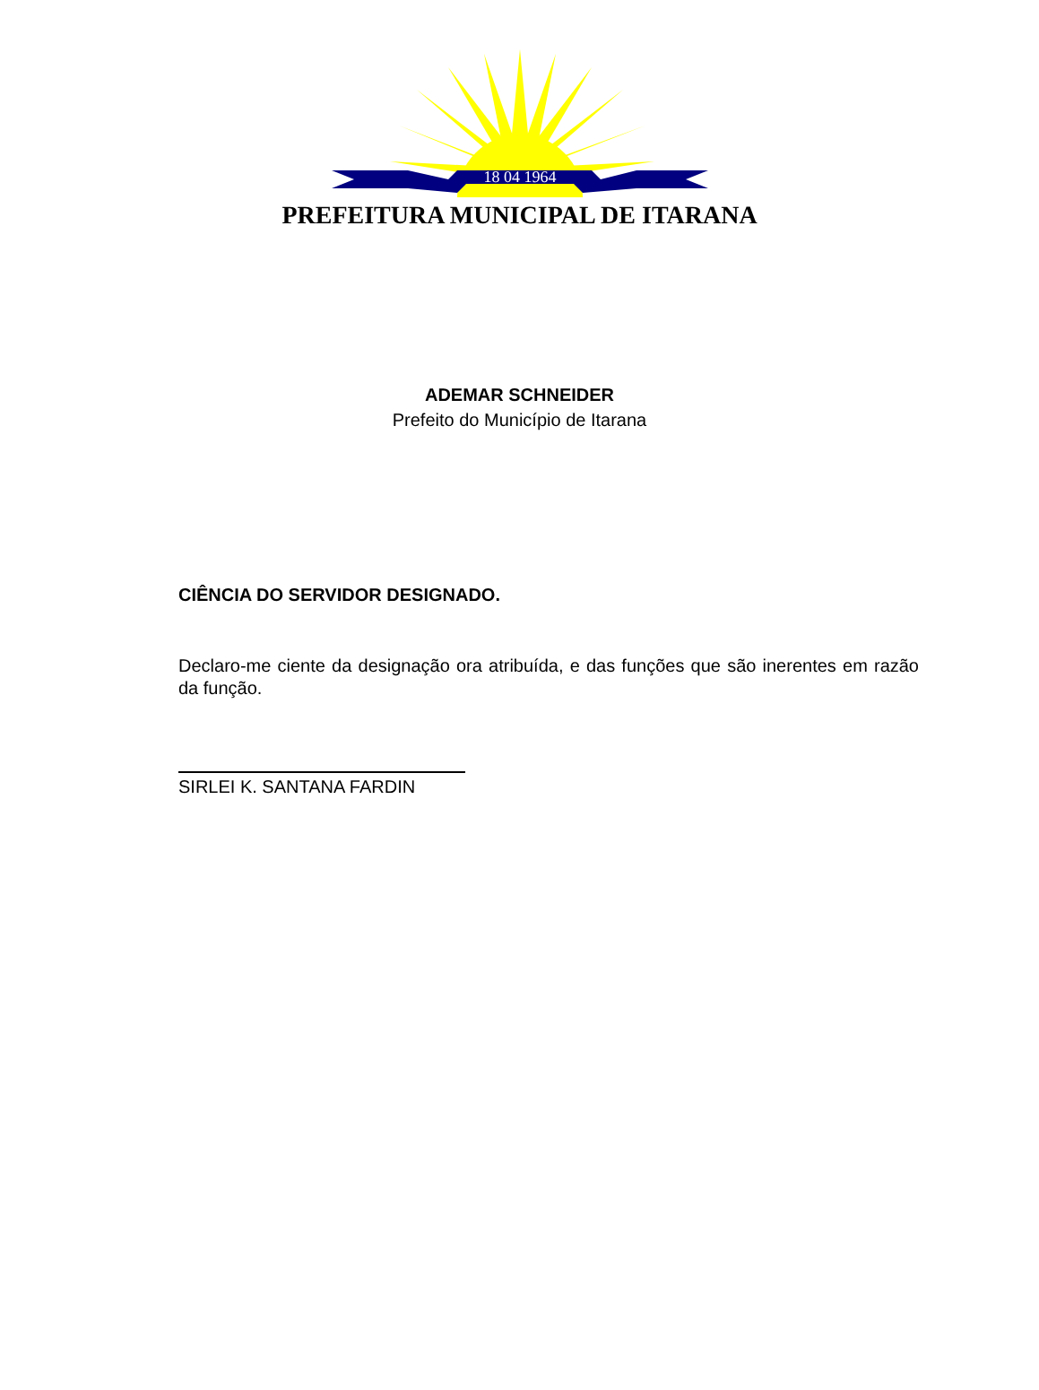18 04 1964
PREFEITURA MUNICIPAL DE ITARANA
ADEMAR SCHNEIDER
Prefeito do Município de Itarana
CIÊNCIA DO SERVIDOR DESIGNADO.
Declaro-me ciente da designação ora atribuída, e das funções que são inerentes em razão da função.
SIRLEI K. SANTANA FARDIN